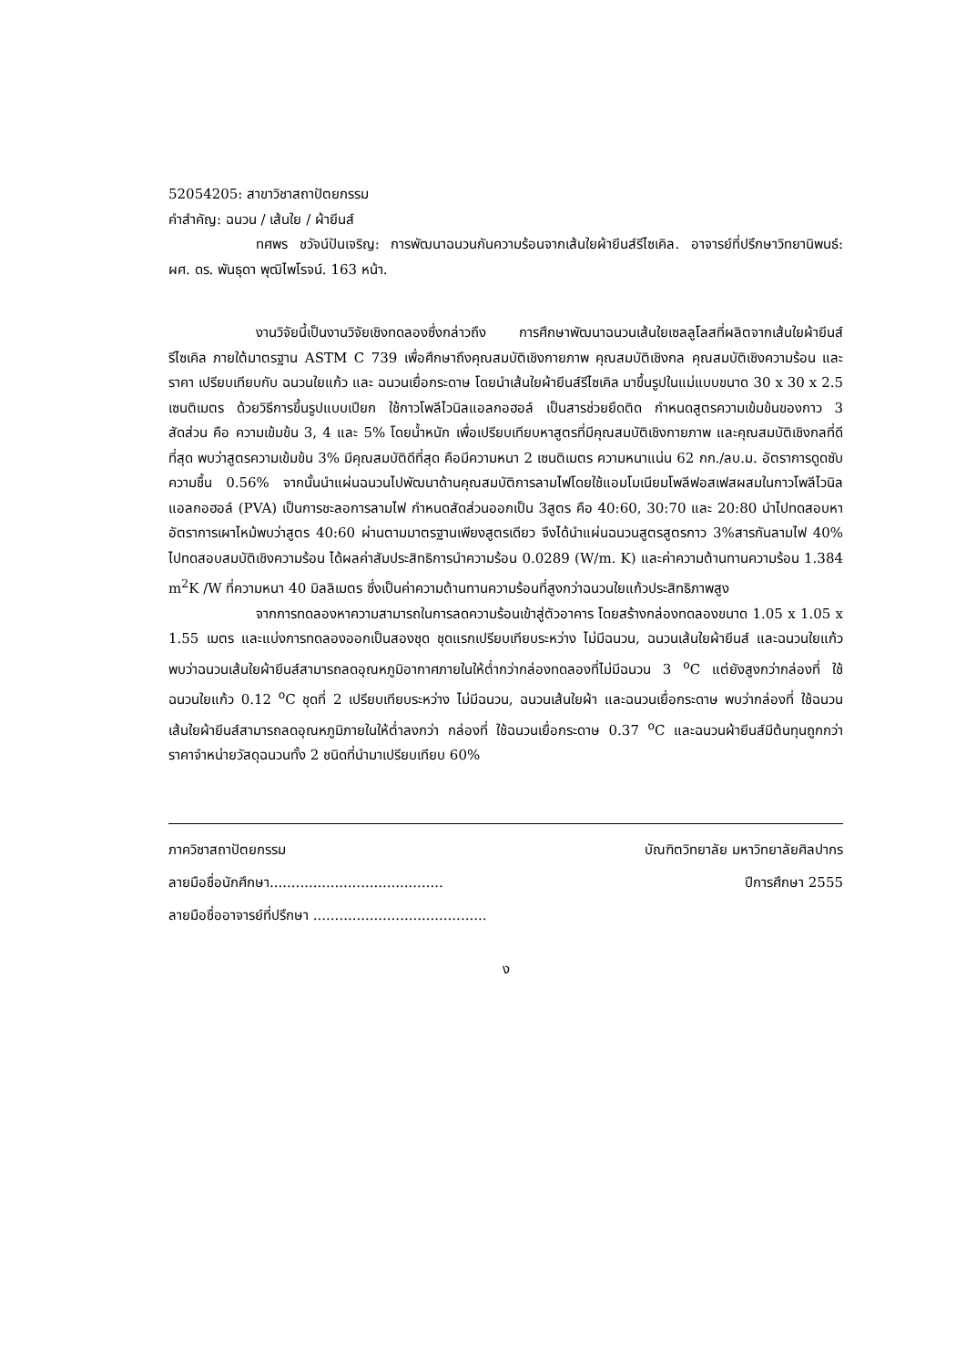52054205: สาขาวิชาสถาปัตยกรรม
คำสำคัญ: ฉนวน / เส้นใย / ผ้ายีนส์
ทศพร ชวัจน์ปันเจริญ: การพัฒนาฉนวนกันความร้อนจากเส้นใยผ้ายีนส์รีไซเคิล. อาจารย์ที่ปรึกษาวิทยานิพนธ์: ผศ. ดร. พันธุดา พุฒิไพโรจน์. 163 หน้า.
งานวิจัยนี้เป็นงานวิจัยเชิงทดลองซึ่งกล่าวถึง การศึกษาพัฒนาฉนวนเส้นใยเซลลูโลสที่ผลิตจากเส้นใยผ้ายีนส์รีไซเคิล ภายใต้มาตรฐาน ASTM C 739 เพื่อศึกษาถึงคุณสมบัติเชิงกายภาพ คุณสมบัติเชิงกล คุณสมบัติเชิงความร้อน และราคา เปรียบเทียบกับ ฉนวนใยแก้ว และ ฉนวนเยื่อกระดาษ โดยนำเส้นใยผ้ายีนส์รีไซเคิล มาขึ้นรูปในแม่แบบขนาด 30 x 30 x 2.5 เซนติเมตร ด้วยวิธีการขึ้นรูปแบบเปียก ใช้กาวโพลีไวนิลแอลกอฮอล์ เป็นสารช่วยยึดติด กำหนดสูตรความเข้มข้นของกาว 3 สัดส่วน คือ ความเข้มข้น 3, 4 และ 5% โดยน้ำหนัก เพื่อเปรียบเทียบหาสูตรที่มีคุณสมบัติเชิงกายภาพ และคุณสมบัติเชิงกลที่ดีที่สุด พบว่าสูตรความเข้มข้น 3% มีคุณสมบัติดีที่สุด คือมีความหนา 2 เซนติเมตร ความหนาแน่น 62 กก./ลบ.ม. อัตราการดูดซับความชื้น 0.56% จากนั้นนำแผ่นฉนวนไปพัฒนาด้านคุณสมบัติการลามไฟโดยใช้แอมโมเนียมโพลีฟอสเฟสผสมในกาวโพลีไวนิลแอลกอฮอล์ (PVA) เป็นการชะลอการลามไฟ กำหนดสัดส่วนออกเป็น 3สูตร คือ 40:60, 30:70 และ 20:80 นำไปทดสอบหาอัตราการเผาไหม้พบว่าสูตร 40:60 ผ่านตามมาตรฐานเพียงสูตรเดียว จึงได้นำแผ่นฉนวนสูตรสูตรกาว 3%สารกันลามไฟ 40% ไปทดสอบสมบัติเชิงความร้อน ได้ผลค่าสัมประสิทธิการนำความร้อน 0.0289 (W/m. K) และค่าความต้านทานความร้อน 1.384 m<sup>2</sup>K /W ที่ความหนา 40 มิลลิเมตร ซึ่งเป็นค่าความต้านทานความร้อนที่สูงกว่าฉนวนใยแก้วประสิทธิภาพสูง
จากการทดลองหาความสามารถในการลดความร้อนเข้าสู่ตัวอาคาร โดยสร้างกล่องทดลองขนาด 1.05 x 1.05 x 1.55 เมตร และแบ่งการทดลองออกเป็นสองชุด ชุดแรกเปรียบเทียบระหว่าง ไม่มีฉนวน, ฉนวนเส้นใยผ้ายีนส์ และฉนวนใยแก้ว พบว่าฉนวนเส้นใยผ้ายีนส์สามารถลดอุณหภูมิอากาศภายในให้ต่ำกว่ากล่องทดลองที่ไม่มีฉนวน 3 <sup>o</sup>C แต่ยังสูงกว่ากล่องที่ ใช้ฉนวนใยแก้ว 0.12 <sup>o</sup>C ชุดที่ 2 เปรียบเทียบระหว่าง ไม่มีฉนวน, ฉนวนเส้นใยผ้า และฉนวนเยื่อกระดาษ พบว่ากล่องที่ ใช้ฉนวนเส้นใยผ้ายีนส์สามารถลดอุณหภูมิภายในให้ต่ำลงกว่า กล่องที่ ใช้ฉนวนเยื่อกระดาษ 0.37 <sup>o</sup>C และฉนวนผ้ายีนส์มีต้นทุนถูกกว่าราคาจำหน่ายวัสดุฉนวนทั้ง 2 ชนิดที่นำมาเปรียบเทียบ 60%
ภาควิชาสถาปัตยกรรม บัณฑิตวิทยาลัย มหาวิทยาลัยศิลปากร
ลายมือชื่อนักศึกษา........................................ ปีการศึกษา 2555
ลายมือชื่ออาจารย์ที่ปรึกษา ........................................
ง